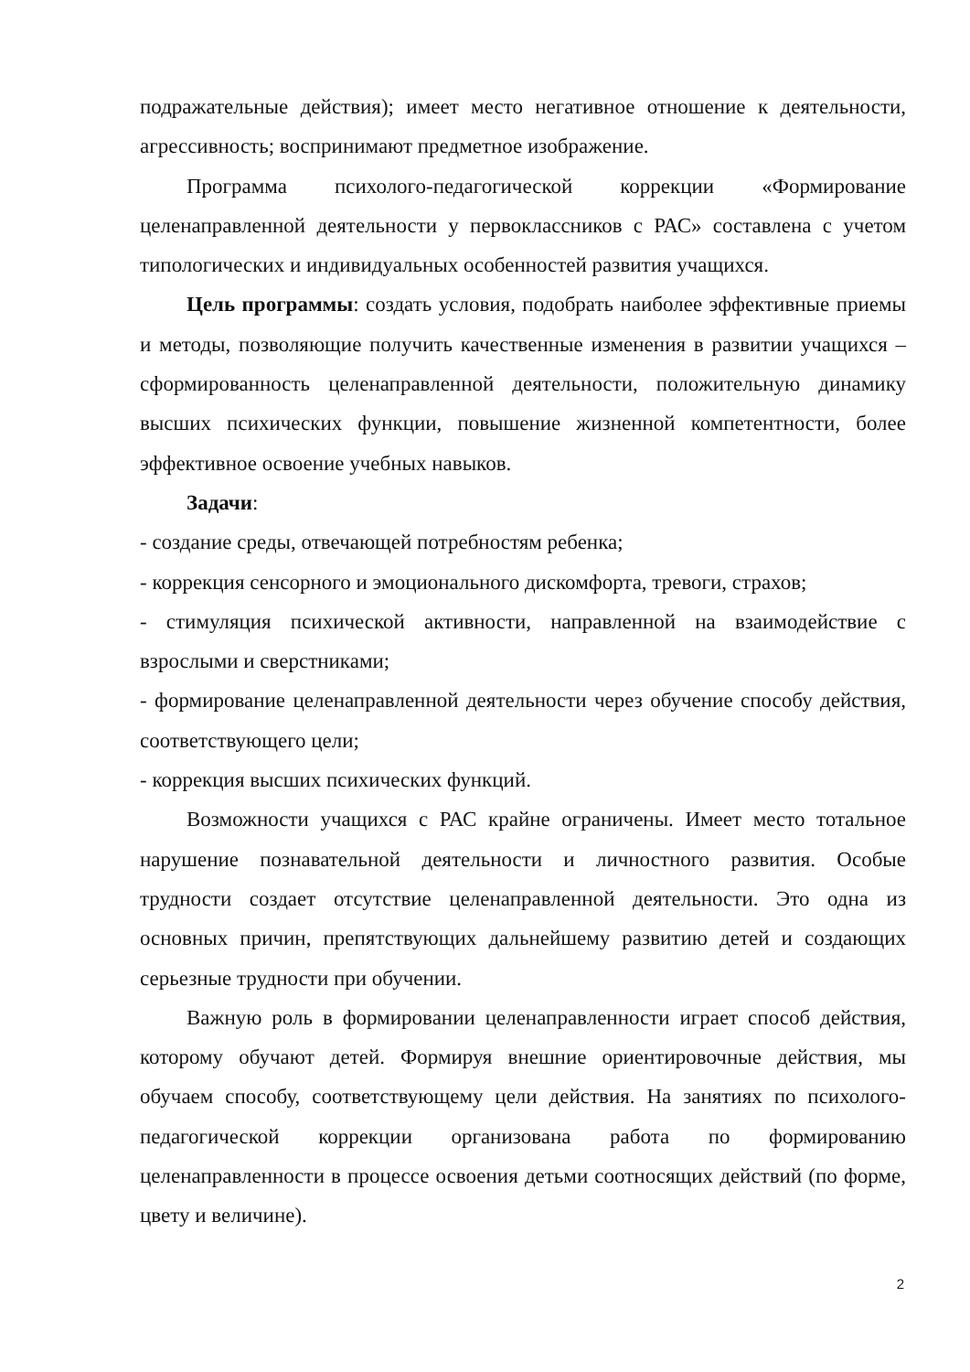подражательные действия); имеет место негативное отношение к деятельности, агрессивность; воспринимают предметное изображение.
Программа психолого-педагогической коррекции «Формирование целенаправленной деятельности у первоклассников с РАС» составлена с учетом типологических и индивидуальных особенностей развития учащихся.
Цель программы: создать условия, подобрать наиболее эффективные приемы и методы, позволяющие получить качественные изменения в развитии учащихся – сформированность целенаправленной деятельности, положительную динамику высших психических функции, повышение жизненной компетентности, более эффективное освоение учебных навыков.
Задачи:
- создание среды, отвечающей потребностям ребенка;
- коррекция сенсорного и эмоционального дискомфорта, тревоги, страхов;
- стимуляция психической активности, направленной на взаимодействие с взрослыми и сверстниками;
- формирование целенаправленной деятельности через обучение способу действия, соответствующего цели;
- коррекция высших психических функций.
Возможности учащихся с РАС крайне ограничены. Имеет место тотальное нарушение познавательной деятельности и личностного развития. Особые трудности создает отсутствие целенаправленной деятельности. Это одна из основных причин, препятствующих дальнейшему развитию детей и создающих серьезные трудности при обучении.
Важную роль в формировании целенаправленности играет способ действия, которому обучают детей. Формируя внешние ориентировочные действия, мы обучаем способу, соответствующему цели действия. На занятиях по психолого-педагогической коррекции организована работа по формированию целенаправленности в процессе освоения детьми соотносящих действий (по форме, цвету и величине).
2